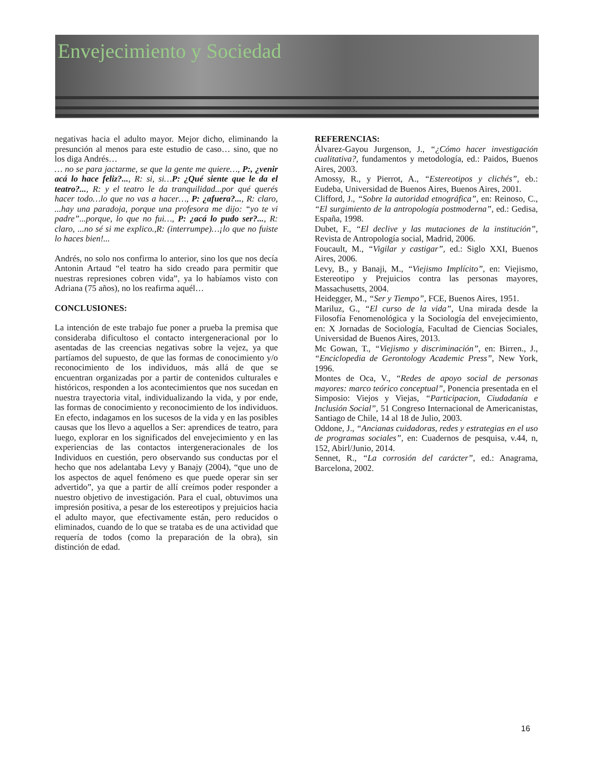Envejecimiento y Sociedad
negativas hacia el adulto mayor. Mejor dicho, eliminando la presunción al menos para este estudio de caso… sino, que no los diga Andrés…
… no se para jactarme, se que la gente me quiere…, P:, ¿venir acá lo hace feliz?..., R: si, si…P: ¿Qué siente que le da el teatro?..., R: y el teatro le da tranquilidad...por qué querés hacer todo…lo que no vas a hacer…, P: ¿afuera?..., R: claro, ...hay una paradoja, porque una profesora me dijo: “yo te vi padre”...porque, lo que no fui…, P: ¿acá lo pudo ser?..., R: claro, ...no sé si me explico.,R: (interrumpe)…¡lo que no fuiste lo haces bien!...
Andrés, no solo nos confirma lo anterior, sino los que nos decía Antonin Artaud “el teatro ha sido creado para permitir que nuestras represiones cobren vida”, ya lo habíamos visto con Adriana (75 años), no los reafirma aquél…
CONCLUSIONES:
La intención de este trabajo fue poner a prueba la premisa que consideraba dificultoso el contacto intergeneracional por lo asentadas de las creencias negativas sobre la vejez, ya que partíamos del supuesto, de que las formas de conocimiento y/o reconocimiento de los individuos, más allá de que se encuentran organizadas por a partir de contenidos culturales e históricos, responden a los acontecimientos que nos sucedan en nuestra trayectoria vital, individualizando la vida, y por ende, las formas de conocimiento y reconocimiento de los individuos. En efecto, indagamos en los sucesos de la vida y en las posibles causas que los llevo a aquellos a Ser: aprendices de teatro, para luego, explorar en los significados del envejecimiento y en las experiencias de las contactos intergeneracionales de los Individuos en cuestión, pero observando sus conductas por el hecho que nos adelantaba Levy y Banajy (2004), “que uno de los aspectos de aquel fenómeno es que puede operar sin ser advertido”, ya que a partir de allí creímos poder responder a nuestro objetivo de investigación. Para el cual, obtuvimos una impresión positiva, a pesar de los estereotipos y prejuicios hacia el adulto mayor, que efectivamente están, pero reducidos o eliminados, cuando de lo que se trataba es de una actividad que requería de todos (como la preparación de la obra), sin distinción de edad.
REFERENCIAS:
Álvarez-Gayou Jurgenson, J., “¿Cómo hacer investigación cualitativa?, fundamentos y metodología, ed.: Paidos, Buenos Aires, 2003.
Amossy, R., y Pierrot, A., “Estereotipos y clichés”, eb.: Eudeba, Universidad de Buenos Aires, Buenos Aires, 2001.
Clifford, J., “Sobre la autoridad etnográfica”, en: Reinoso, C., “El surgimiento de la antropología postmoderna”, ed.: Gedisa, España, 1998.
Dubet, F., “El declive y las mutaciones de la institución”, Revista de Antropología social, Madrid, 2006.
Foucault, M., “Vigilar y castigar”, ed.: Siglo XXI, Buenos Aires, 2006.
Levy, B., y Banaji, M., “Viejismo Implícito”, en: Viejismo, Estereotipo y Prejuicios contra las personas mayores, Massachusetts, 2004.
Heidegger, M., “Ser y Tiempo”, FCE, Buenos Aires, 1951.
Mariluz, G., “El curso de la vida”, Una mirada desde la Filosofía Fenomenológica y la Sociología del envejecimiento, en: X Jornadas de Sociología, Facultad de Ciencias Sociales, Universidad de Buenos Aires, 2013.
Mc Gowan, T., “Viejismo y discriminación”, en: Birren., J., “Enciclopedia de Gerontology Academic Press”, New York, 1996.
Montes de Oca, V., “Redes de apoyo social de personas mayores: marco teórico conceptual”, Ponencia presentada en el Simposio: Viejos y Viejas, “Participacion, Ciudadanía e Inclusión Social”, 51 Congreso Internacional de Americanistas, Santiago de Chile, 14 al 18 de Julio, 2003.
Oddone, J., “Ancianas cuidadoras, redes y estrategias en el uso de programas sociales”, en: Cuadernos de pesquisa, v.44, n, 152, Abirl/Junio, 2014.
Sennet, R., “La corrosión del carácter”, ed.: Anagrama, Barcelona, 2002.
16